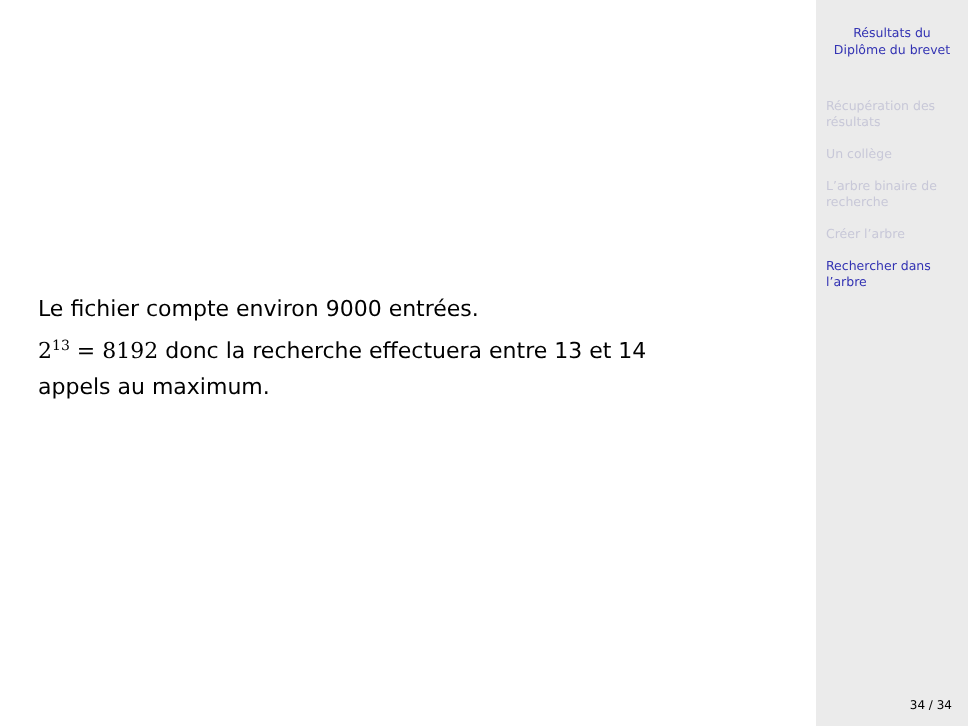Le fichier compte environ 9000 entrées.
2<sup>13</sup> = 8192 donc la recherche effectuera entre 13 et 14
appels au maximum.
Résultats du
Diplôme du brevet
Récupération des
résultats
Un collège
L’arbre binaire de
recherche
Créer l’arbre
Rechercher dans
l’arbre
34 / 34